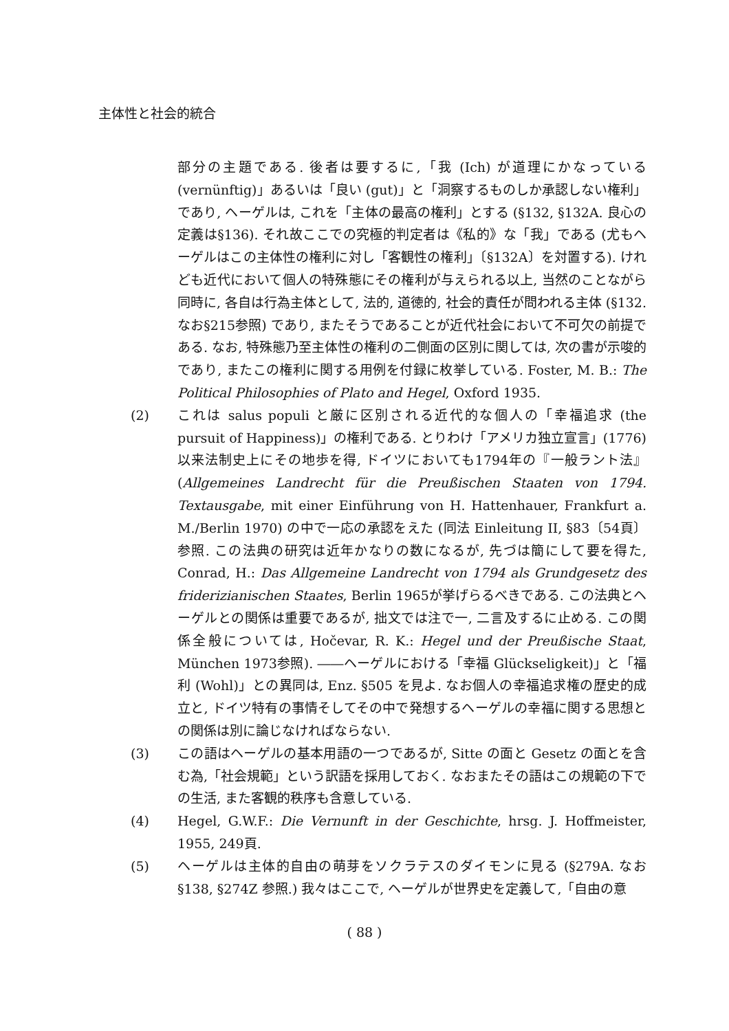主体性と社会的統合
部分の主題である. 後者は要するに,「我 (Ich) が道理にかなっている (vernünftig)」あるいは「良い (gut)」と「洞察するものしか承認しない権利」であり, ヘーゲルは, これを「主体の最高の権利」とする (§132, §132A. 良心の定義は§136). それ故ここでの究極的判定者は《私的》な「我」である (尤もヘーゲルはこの主体性の権利に対し「客観性の権利」〔§132A〕を対置する). けれども近代において個人の特殊態にその権利が与えられる以上, 当然のことながら同時に, 各自は行為主体として, 法的, 道徳的, 社会的責任が問われる主体 (§132. なお§215参照) であり, またそうであることが近代社会において不可欠の前提である. なお, 特殊態乃至主体性の権利の二側面の区別に関しては, 次の書が示唆的であり, またこの権利に関する用例を付録に枚挙している. Foster, M. B.: The Political Philosophies of Plato and Hegel, Oxford 1935.
(2) これは salus populi と厳に区別される近代的な個人の「幸福追求 (the pursuit of Happiness)」の権利である. とりわけ「アメリカ独立宣言」(1776) 以来法制史上にその地歩を得, ドイツにおいても1794年の『一般ラント法』(Allgemeines Landrecht für die Preußischen Staaten von 1794. Textausgabe, mit einer Einführung von H. Hattenhauer, Frankfurt a. M./Berlin 1970) の中で一応の承認をえた (同法 Einleitung II, §83〔54頁〕参照. この法典の研究は近年かなりの数になるが, 先づは簡にして要を得た, Conrad, H.: Das Allgemeine Landrecht von 1794 als Grundgesetz des friderizianischen Staates, Berlin 1965が挙げらるべきである. この法典とヘーゲルとの関係は重要であるが, 拙文では注で一, 二言及するに止める. この関係全般については, Hočevar, R. K.: Hegel und der Preußische Staat, München 1973参照). ――ヘーゲルにおける「幸福 Glückseligkeit)」と「福利 (Wohl)」との異同は, Enz. §505 を見よ. なお個人の幸福追求権の歴史的成立と, ドイツ特有の事情そしてその中で発想するヘーゲルの幸福に関する思想との関係は別に論じなければならない.
(3) この語はヘーゲルの基本用語の一つであるが, Sitte の面と Gesetz の面とを含む為,「社会規範」という訳語を採用しておく. なおまたその語はこの規範の下での生活, また客観的秩序も含意している.
(4) Hegel, G.W.F.: Die Vernunft in der Geschichte, hrsg. J. Hoffmeister, 1955, 249頁.
(5) ヘーゲルは主体的自由の萌芽をソクラテスのダイモンに見る (§279A. なお§138, §274Z 参照.) 我々はここで, ヘーゲルが世界史を定義して,「自由の意
( 88 )